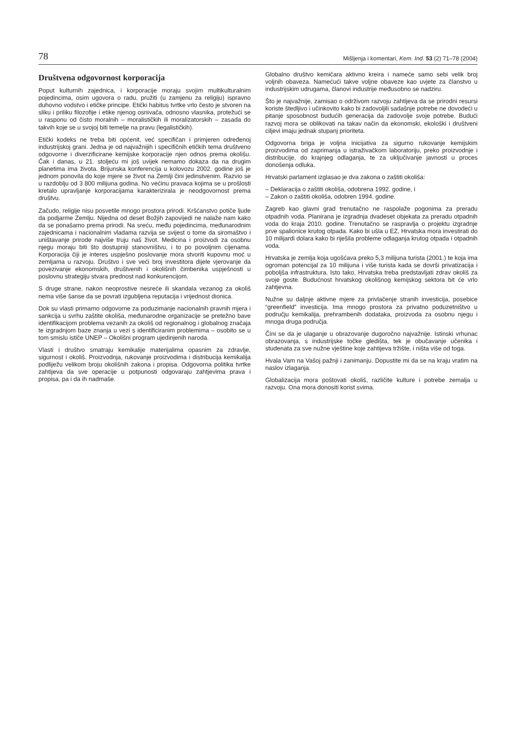78 Mišljenja i komentari, Kem. Ind. 53 (2) 71–78 (2004)
Društvena odgovornost korporacija
Poput kulturnih zajednica, i korporacije moraju svojim multikulturalnim pojedincima, osim ugovora o radu, pružiti (u zamjenu za religiju) ispravno duhovno vodstvo i etičke principe. Etički habitus tvrtke vrlo često je stvoren na sliku i priliku filozofije i etike njenog osnivača, odnosno vlasnika, protežući se u rasponu od čisto moralnih – moralističkih ili moralizatorskih – zasada do takvih koje se u svojoj biti temelje na pravu (legalističkih).
Etički kodeks ne treba biti općenit, već specifičan i primjeren određenoj industrijskoj grani. Jedna je od najvažnijih i specifičnih etičkih tema društveno odgovorne i diverzificirane kemijske korporacije njen odnos prema okolišu. Čak i danas, u 21. stoljeću mi još uvijek nemamo dokaza da na drugim planetima ima života. Brijunska konferencija u kolovozu 2002. godine još je jednom ponovila do koje mjere se život na Zemlji čini jedinstvenim. Razvio se u razdoblju od 3 800 milijuna godina. No većinu pravaca kojima se u prošlosti kretalo upravljanje korporacijama karakterizirala je neodgovornost prema društvu.
Začudo, religije nisu posvetile mnogo prostora prirodi. Kršćanstvo potiče ljude da podjarme Zemlju. Nijedna od deset Božjih zapovijedi ne nalaže nam kako da se ponašamo prema prirodi. Na sreću, među pojedincima, međunarodnim zajednicama i nacionalnim vladama razvija se svijest o tome da siromaštvo i uništavanje prirode najviše truju naš život. Medicina i proizvodi za osobnu njegu moraju biti što dostupniji stanovništvu, i to po povoljnim cijenama. Korporacija čiji je interes uspješno poslovanje mora stvoriti kupovnu moć u zemljama u razvoju. Društvo i sve veći broj investitora dijele vjerovanje da povezivanje ekonomskih, društvenih i okolišnih čimbenika uspješnosti u poslovnu strategiju stvara prednost nad konkurencijom.
S druge strane, nakon neoprostive nesreće ili skandala vezanog za okoliš nema više šanse da se povrati izgubljena reputacija i vrijednost dionica.
Dok su vlasti primarno odgovorne za poduzimanje nacionalnih pravnih mjera i sankcija u svrhu zaštite okoliša, međunarodne organizacije se pretežno bave identifikacijom problema vezanih za okoliš od regionalnog i globalnog značaja te izgradnjom baze znanja u vezi s identificiranim problemima – osobito se u tom smislu ističe UNEP – Okolišni program ujedinjenih naroda.
Vlasti i društvo smatraju kemikalije materijalima opasnim za zdravlje, sigurnost i okoliš. Proizvodnja, rukovanje proizvodima i distribucija kemikalija podliježu velikom broju okolišnih zakona i propisa. Odgovorna politika tvrtke zahtijeva da sve operacije u potpunosti odgovaraju zahtjevima prava i propisa, pa i da ih nadmaše.
Globalno društvo kemičara aktivno kreira i nameće samo sebi velik broj voljnih obaveza. Namećući takve voljne obaveze kao uvjete za članstvo u industrijskim udrugama, članovi industrije međusobno se nadziru.
Što je najvažnije, zamisao o održivom razvoju zahtijeva da se prirodni resursi koriste štedljivo i učinkovito kako bi zadovoljili sadašnje potrebe ne dovodeći u pitanje sposobnost budućih generacija da zadovolje svoje potrebe. Budući razvoj mora se oblikovati na takav način da ekonomski, ekološki i društveni ciljevi imaju jednak stupanj prioriteta.
Odgovorna briga je voljna inicijativa za sigurno rukovanje kemijskim proizvodima od zaprimanja u istraživačkom laboratoriju, preko proizvodnje i distribucije, do krajnjeg odlaganja, te za uključivanje javnosti u proces donošenja odluka.
Hrvatski parlament izglasao je dva zakona o zaštiti okoliša:
– Deklaracija o zaštiti okoliša, odobrena 1992. godine, i
– Zakon o zaštiti okoliša, odobren 1994. godine.
Zagreb kao glavni grad trenutačno ne raspolaže pogonima za preradu otpadnih voda. Planirana je izgradnja dvadeset objekata za preradu otpadnih voda do kraja 2010. godine. Trenutačno se raspravlja o projektu izgradnje prve spalionice krutog otpada. Kako bi ušla u EZ, Hrvatska mora investirati do 10 milijardi dolara kako bi riješila probleme odlaganja krutog otpada i otpadnih voda.
Hrvatska je zemlja koja ugošćava preko 5,3 milijuna turista (2001.) te koja ima ogroman potencijal za 10 milijuna i više turista kada se dovrši privatizacija i poboljša infrastruktura. Isto tako, Hrvatska treba predstavljati zdrav okoliš za svoje goste. Budućnost hrvatskog okolišnog kemijskog sektora bit će vrlo zahtjevna.
Nužne su daljnje aktivne mjere za privlačenje stranih investicija, posebice “greenfield” investicija. Ima mnogo prostora za privatno poduzetništvo u području kemikalija, prehrambenih dodataka, proizvoda za osobnu njegu i mnoga druga područja.
Čini se da je ulaganje u obrazovanje dugoročno najvažnije. Istinski vrhunac obrazovanja, s industrijske točke gledišta, tek je obučavanje učenika i studenata za sve nužne vještine koje zahtijeva tržište, i ništa više od toga.
Hvala Vam na Vašoj pažnji i zanimanju. Dopustite mi da se na kraju vratim na naslov izlaganja.
Globalizacija mora poštovati okoliš, različite kulture i potrebe zemalja u razvoju. Ona mora donositi korist svima.